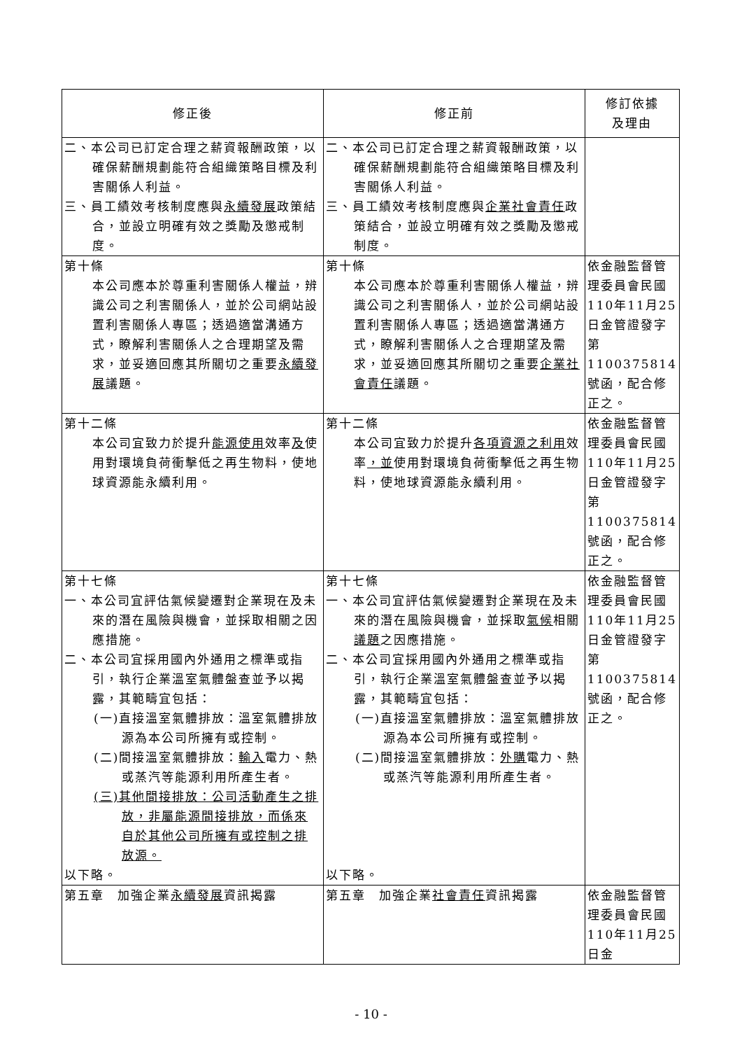| 修正後 | 修正前 | 修訂依據 及理由 |
| --- | --- | --- |
| 二、本公司已訂定合理之薪資報酬政策，以確保薪酬規劃能符合組織策略目標及利害關係人利益。 三、員工績效考核制度應與 永續發展 政策結合，並設立明確有效之獎勵及懲戒制度。 | 二、本公司已訂定合理之薪資報酬政策，以確保薪酬規劃能符合組織策略目標及利害關係人利益。 三、員工績效考核制度應與 企業社會責任 政策結合，並設立明確有效之獎勵及懲戒制度。 | |
| 第十條 本公司應本於尊重利害關係人權益，辨識公司之利害關係人，並於公司網站設置利害關係人專區；透過適當溝通方式，瞭解利害關係人之合理期望及需求，並妥適回應其所關切之重要 永續發展 議題。 | 第十條 本公司應本於尊重利害關係人權益，辨識公司之利害關係人，並於公司網站設置利害關係人專區；透過適當溝通方式，瞭解利害關係人之合理期望及需求，並妥適回應其所關切之重要 企業社會責任 議題。 | 依金融監督管理委員會民國110年11月25日金管證發字第1100375814號函，配合修正之。 |
| 第十二條 本公司宜致力於提升 能源使用 效率 及 使用對環境負荷衝擊低之再生物料，使地球資源能永續利用。 | 第十二條 本公司宜致力於提升 各項資源之利用 效率 ，並 使用對環境負荷衝擊低之再生物料，使地球資源能永續利用。 | 依金融監督管理委員會民國110年11月25日金管證發字第1100375814號函，配合修正之。 |
| 第十七條 一、本公司宜評估氣候變遷對企業現在及未來的潛在風險與機會，並採取相關之因應措施。 二、本公司宜採用國內外通用之標準或指引，執行企業溫室氣體盤查並予以揭露，其範疇宜包括： (一)直接溫室氣體排放：溫室氣體排放源為本公司所擁有或控制。 (二)間接溫室氣體排放： 輸入 電力、熱或蒸汽等能源利用所產生者。 (三)其他間接排放：公司活動產生之排放，非屬能源間接排放，而係來自於其他公司所擁有或控制之排放源。 以下略。 | 第十七條 一、本公司宜評估氣候變遷對企業現在及未來的潛在風險與機會，並採取 氣候 相關 議題 之因應措施。 二、本公司宜採用國內外通用之標準或指引，執行企業溫室氣體盤查並予以揭露，其範疇宜包括： (一)直接溫室氣體排放：溫室氣體排放源為本公司所擁有或控制。 (二)間接溫室氣體排放： 外購 電力、熱或蒸汽等能源利用所產生者。 以下略。 | 依金融監督管理委員會民國110年11月25日金管證發字第1100375814號函，配合修正之。 |
| 第五章 加強企業 永續發展 資訊揭露 | 第五章 加強企業 社會責任 資訊揭露 | 依金融監督管理委員會民國110年11月25日金 |
- 10 -